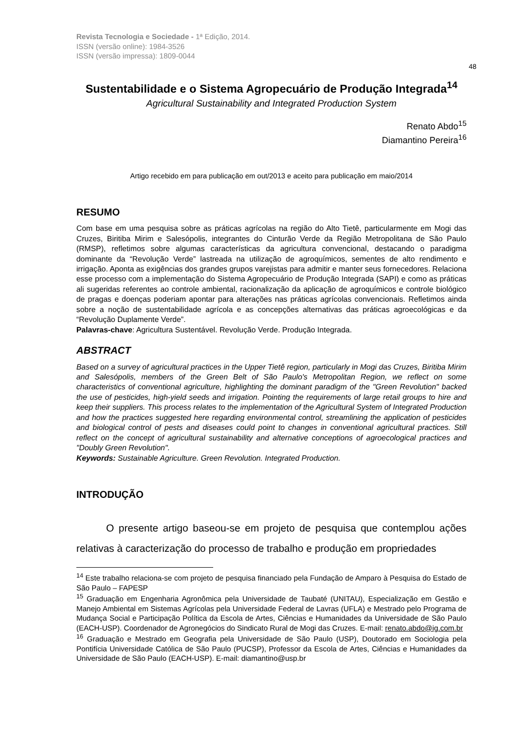Revista Tecnologia e Sociedade - 1ª Edição, 2014.
ISSN (versão online): 1984-3526
ISSN (versão impressa): 1809-0044
48
Sustentabilidade e o Sistema Agropecuário de Produção Integrada<sup>14</sup>
Agricultural Sustainability and Integrated Production System
Renato Abdo<sup>15</sup>
Diamantino Pereira<sup>16</sup>
Artigo recebido em para publicação em out/2013 e aceito para publicação em maio/2014
RESUMO
Com base em uma pesquisa sobre as práticas agrícolas na região do Alto Tietê, particularmente em Mogi das Cruzes, Biritiba Mirim e Salesópolis, integrantes do Cinturão Verde da Região Metropolitana de São Paulo (RMSP), refletimos sobre algumas características da agricultura convencional, destacando o paradigma dominante da “Revolução Verde” lastreada na utilização de agroquímicos, sementes de alto rendimento e irrigação. Aponta as exigências dos grandes grupos varejistas para admitir e manter seus fornecedores. Relaciona esse processo com a implementação do Sistema Agropecuário de Produção Integrada (SAPI) e como as práticas ali sugeridas referentes ao controle ambiental, racionalização da aplicação de agroquímicos e controle biológico de pragas e doenças poderiam apontar para alterações nas práticas agrícolas convencionais. Refletimos ainda sobre a noção de sustentabilidade agrícola e as concepções alternativas das práticas agroecológicas e da “Revolução Duplamente Verde”.
Palavras-chave: Agricultura Sustentável. Revolução Verde. Produção Integrada.
ABSTRACT
Based on a survey of agricultural practices in the Upper Tietê region, particularly in Mogi das Cruzes, Biritiba Mirim and Salesópolis, members of the Green Belt of São Paulo's Metropolitan Region, we reflect on some characteristics of conventional agriculture, highlighting the dominant paradigm of the "Green Revolution" backed the use of pesticides, high-yield seeds and irrigation. Pointing the requirements of large retail groups to hire and keep their suppliers. This process relates to the implementation of the Agricultural System of Integrated Production and how the practices suggested here regarding environmental control, streamlining the application of pesticides and biological control of pests and diseases could point to changes in conventional agricultural practices. Still reflect on the concept of agricultural sustainability and alternative conceptions of agroecological practices and "Doubly Green Revolution".
Keywords: Sustainable Agriculture. Green Revolution. Integrated Production.
INTRODUÇÃO
O presente artigo baseou-se em projeto de pesquisa que contemplou ações relativas à caracterização do processo de trabalho e produção em propriedades
<sup>14</sup> Este trabalho relaciona-se com projeto de pesquisa financiado pela Fundação de Amparo à Pesquisa do Estado de São Paulo – FAPESP
<sup>15</sup> Graduação em Engenharia Agronômica pela Universidade de Taubaté (UNITAU), Especialização em Gestão e Manejo Ambiental em Sistemas Agrícolas pela Universidade Federal de Lavras (UFLA) e Mestrado pelo Programa de Mudança Social e Participação Política da Escola de Artes, Ciências e Humanidades da Universidade de São Paulo (EACH-USP). Coordenador de Agronegócios do Sindicato Rural de Mogi das Cruzes. E-mail: renato.abdo@ig.com.br
<sup>16</sup> Graduação e Mestrado em Geografia pela Universidade de São Paulo (USP), Doutorado em Sociologia pela Pontifícia Universidade Católica de São Paulo (PUCSP), Professor da Escola de Artes, Ciências e Humanidades da Universidade de São Paulo (EACH-USP). E-mail: diamantino@usp.br